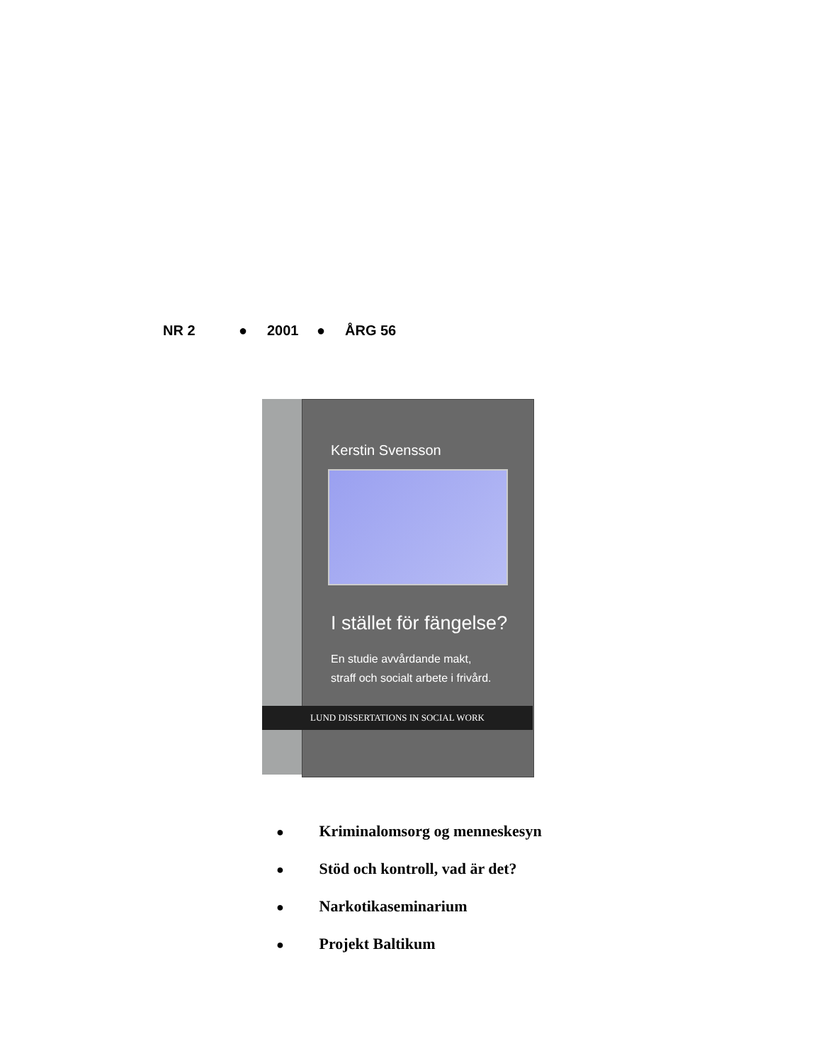NR 2 ● 2001 ● ÅRG 56
Kerstin Svensson
I stället för fängelse?
En studie avvårdande makt,
straff och socialt arbete i frivård.
LUND DISSERTATIONS IN SOCIAL WORK
● Kriminalomsorg og menneskesyn
● Stöd och kontroll, vad är det?
● Narkotikaseminarium
● Projekt Baltikum